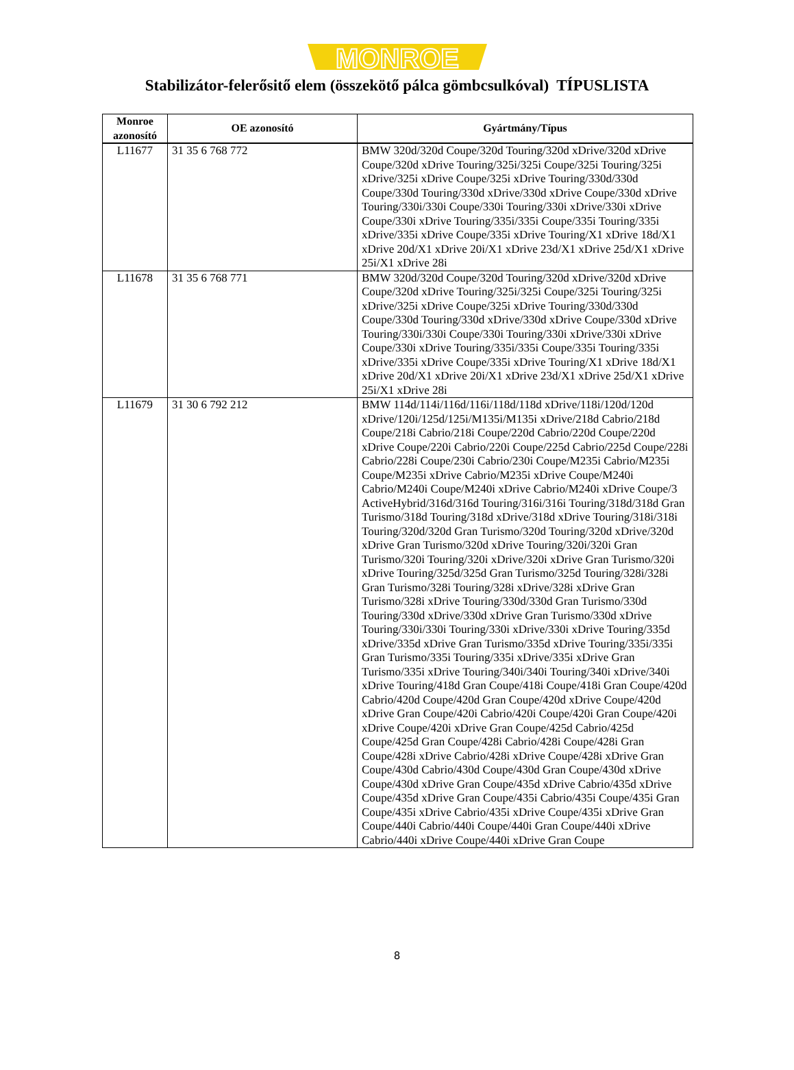MONROE
Stabilizátor-felerősitő elem (összekötő pálca gömbcsulkóval) TÍPUSLISTA
| Monroe azonosító | OE azonosító | Gyártmány/Típus |
| --- | --- | --- |
| L11677 | 31 35 6 768 772 | BMW 320d/320d Coupe/320d Touring/320d xDrive/320d xDrive Coupe/320d xDrive Touring/325i/325i Coupe/325i Touring/325i xDrive/325i xDrive Coupe/325i xDrive Touring/330d/330d Coupe/330d Touring/330d xDrive/330d xDrive Coupe/330d xDrive Touring/330i/330i Coupe/330i Touring/330i xDrive/330i xDrive Coupe/330i xDrive Touring/335i/335i Coupe/335i Touring/335i xDrive/335i xDrive Coupe/335i xDrive Touring/X1 xDrive 18d/X1 xDrive 20d/X1 xDrive 20i/X1 xDrive 23d/X1 xDrive 25d/X1 xDrive 25i/X1 xDrive 28i |
| L11678 | 31 35 6 768 771 | BMW 320d/320d Coupe/320d Touring/320d xDrive/320d xDrive Coupe/320d xDrive Touring/325i/325i Coupe/325i Touring/325i xDrive/325i xDrive Coupe/325i xDrive Touring/330d/330d Coupe/330d Touring/330d xDrive/330d xDrive Coupe/330d xDrive Touring/330i/330i Coupe/330i Touring/330i xDrive/330i xDrive Coupe/330i xDrive Touring/335i/335i Coupe/335i Touring/335i xDrive/335i xDrive Coupe/335i xDrive Touring/X1 xDrive 18d/X1 xDrive 20d/X1 xDrive 20i/X1 xDrive 23d/X1 xDrive 25d/X1 xDrive 25i/X1 xDrive 28i |
| L11679 | 31 30 6 792 212 | BMW 114d/114i/116d/116i/118d/118d xDrive/118i/120d/120d xDrive/120i/125d/125i/M135i/M135i xDrive/218d Cabrio/218d Coupe/218i Cabrio/218i Coupe/220d Cabrio/220d Coupe/220d xDrive Coupe/220i Cabrio/220i Coupe/225d Cabrio/225d Coupe/228i Cabrio/228i Coupe/230i Cabrio/230i Coupe/M235i Cabrio/M235i Coupe/M235i xDrive Cabrio/M235i xDrive Coupe/M240i Cabrio/M240i Coupe/M240i xDrive Cabrio/M240i xDrive Coupe/3 ActiveHybrid/316d/316d Touring/316i/316i Touring/318d/318d Gran Turismo/318d Touring/318d xDrive/318d xDrive Touring/318i/318i Touring/320d/320d Gran Turismo/320d Touring/320d xDrive/320d xDrive Gran Turismo/320d xDrive Touring/320i/320i Gran Turismo/320i Touring/320i xDrive/320i xDrive Gran Turismo/320i xDrive Touring/325d/325d Gran Turismo/325d Touring/328i/328i Gran Turismo/328i Touring/328i xDrive/328i xDrive Gran Turismo/328i xDrive Touring/330d/330d Gran Turismo/330d Touring/330d xDrive/330d xDrive Gran Turismo/330d xDrive Touring/330i/330i Touring/330i xDrive/330i xDrive Touring/335d xDrive/335d xDrive Gran Turismo/335d xDrive Touring/335i/335i Gran Turismo/335i Touring/335i xDrive/335i xDrive Gran Turismo/335i xDrive Touring/340i/340i Touring/340i xDrive/340i xDrive Touring/418d Gran Coupe/418i Coupe/418i Gran Coupe/420d Cabrio/420d Coupe/420d Gran Coupe/420d xDrive Coupe/420d xDrive Gran Coupe/420i Cabrio/420i Coupe/420i Gran Coupe/420i xDrive Coupe/420i xDrive Gran Coupe/425d Cabrio/425d Coupe/425d Gran Coupe/428i Cabrio/428i Coupe/428i Gran Coupe/428i xDrive Cabrio/428i xDrive Coupe/428i xDrive Gran Coupe/430d Cabrio/430d Coupe/430d Gran Coupe/430d xDrive Coupe/430d xDrive Gran Coupe/435d xDrive Cabrio/435d xDrive Coupe/435d xDrive Gran Coupe/435i Cabrio/435i Coupe/435i Gran Coupe/435i xDrive Cabrio/435i xDrive Coupe/435i xDrive Gran Coupe/440i Cabrio/440i Coupe/440i Gran Coupe/440i xDrive Cabrio/440i xDrive Coupe/440i xDrive Gran Coupe |
8